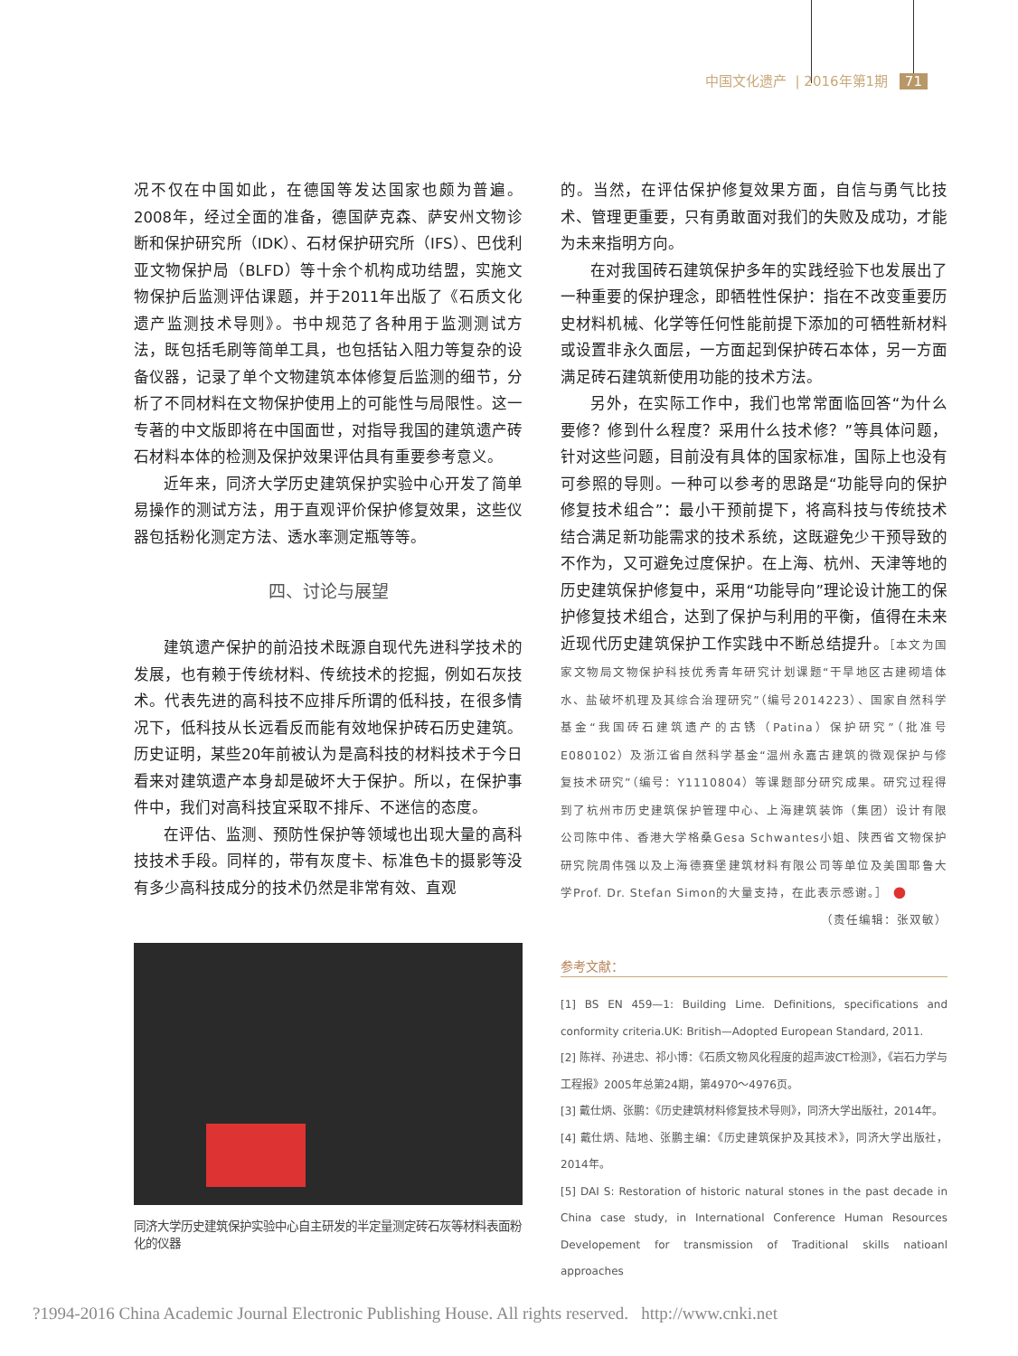中国文化遗产 | 2016年第1期 71
况不仅在中国如此，在德国等发达国家也颇为普遍。2008年，经过全面的准备，德国萨克森、萨安州文物诊断和保护研究所（IDK）、石材保护研究所（IFS）、巴伐利亚文物保护局（BLFD）等十余个机构成功结盟，实施文物保护后监测评估课题，并于2011年出版了《石质文化遗产监测技术导则》。书中规范了各种用于监测测试方法，既包括毛刷等简单工具，也包括钻入阻力等复杂的设备仪器，记录了单个文物建筑本体修复后监测的细节，分析了不同材料在文物保护使用上的可能性与局限性。这一专著的中文版即将在中国面世，对指导我国的建筑遗产砖石材料本体的检测及保护效果评估具有重要参考意义。
近年来，同济大学历史建筑保护实验中心开发了简单易操作的测试方法，用于直观评价保护修复效果，这些仪器包括粉化测定方法、透水率测定瓶等等。
四、讨论与展望
建筑遗产保护的前沿技术既源自现代先进科学技术的发展，也有赖于传统材料、传统技术的挖掘，例如石灰技术。代表先进的高科技不应排斥所谓的低科技，在很多情况下，低科技从长远看反而能有效地保护砖石历史建筑。历史证明，某些20年前被认为是高科技的材料技术于今日看来对建筑遗产本身却是破坏大于保护。所以，在保护事件中，我们对高科技宜采取不排斥、不迷信的态度。
在评估、监测、预防性保护等领域也出现大量的高科技技术手段。同样的，带有灰度卡、标准色卡的摄影等没有多少高科技成分的技术仍然是非常有效、直观
同济大学历史建筑保护实验中心自主研发的半定量测定砖石灰等材料表面粉化的仪器
的。当然，在评估保护修复效果方面，自信与勇气比技术、管理更重要，只有勇敢面对我们的失败及成功，才能为未来指明方向。
在对我国砖石建筑保护多年的实践经验下也发展出了一种重要的保护理念，即牺牲性保护：指在不改变重要历史材料机械、化学等任何性能前提下添加的可牺牲新材料或设置非永久面层，一方面起到保护砖石本体，另一方面满足砖石建筑新使用功能的技术方法。
另外，在实际工作中，我们也常常面临回答“为什么要修？修到什么程度？采用什么技术修？”等具体问题，针对这些问题，目前没有具体的国家标准，国际上也没有可参照的导则。一种可以参考的思路是“功能导向的保护修复技术组合”：最小干预前提下，将高科技与传统技术结合满足新功能需求的技术系统，这既避免少干预导致的不作为，又可避免过度保护。在上海、杭州、天津等地的历史建筑保护修复中，采用“功能导向”理论设计施工的保护修复技术组合，达到了保护与利用的平衡，值得在未来近现代历史建筑保护工作实践中不断总结提升。［本文为国家文物局文物保护科技优秀青年研究计划课题“干旱地区古建砌墙体水、盐破坏机理及其综合治理研究”（编号2014223）、国家自然科学基金“我国砖石建筑遗产的古锈（Patina）保护研究”（批准号E080102）及浙江省自然科学基金“温州永嘉古建筑的微观保护与修复技术研究”（编号：Y1110804）等课题部分研究成果。研究过程得到了杭州市历史建筑保护管理中心、上海建筑装饰（集团）设计有限公司陈中伟、香港大学格桑Gesa Schwantes小姐、陕西省文物保护研究院周伟强以及上海德赛堡建筑材料有限公司等单位及美国耶鲁大学Prof. Dr. Stefan Simon的大量支持，在此表示感谢。］ ●
（责任编辑：张双敏）
参考文献：
[1] BS EN 459—1: Building Lime. Definitions, specifications and conformity criteria.UK: British—Adopted European Standard, 2011.
[2] 陈祥、孙进忠、祁小博：《石质文物风化程度的超声波CT检测》，《岩石力学与工程报》2005年总第24期，第4970～4976页。
[3] 戴仕炳、张鹏：《历史建筑材料修复技术导则》，同济大学出版社，2014年。
[4] 戴仕炳、陆地、张鹏主编：《历史建筑保护及其技术》，同济大学出版社，2014年。
[5] DAI S: Restoration of historic natural stones in the past decade in China case study, in International Conference Human Resources Developement for transmission of Traditional skills natioanl approaches
?1994-2016 China Academic Journal Electronic Publishing House. All rights reserved. http://www.cnki.net